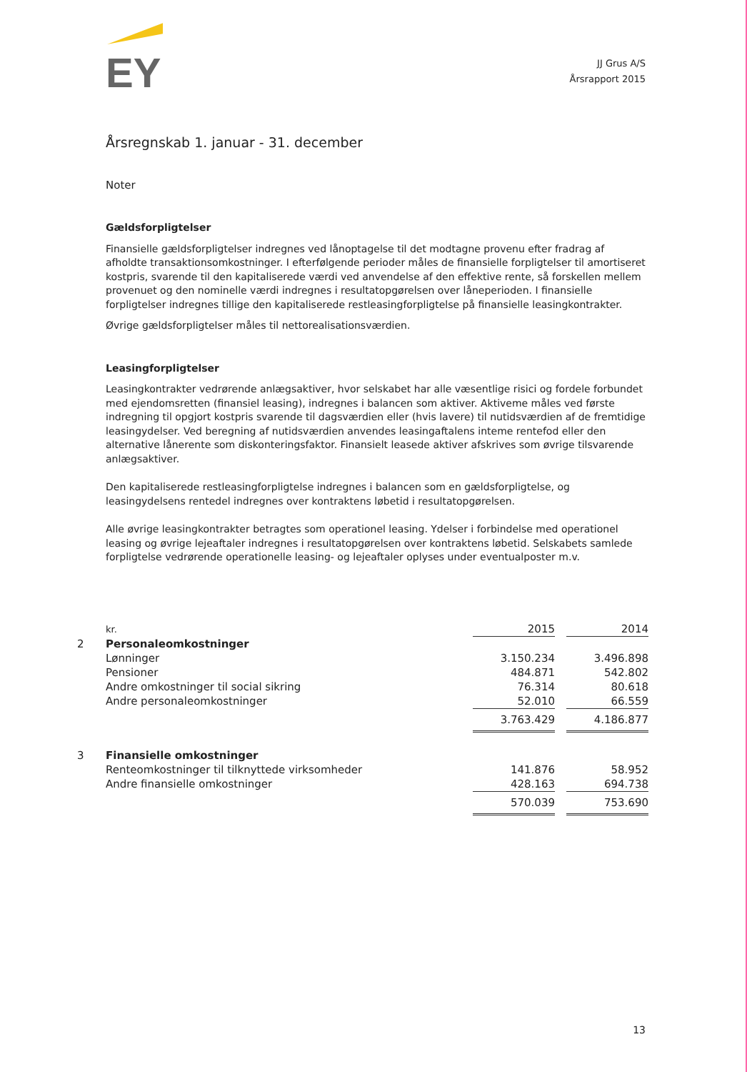EY
JJ Grus A/S
Årsrapport 2015
Årsregnskab 1. januar - 31. december
Noter
Gældsforpligtelser
Finansielle gældsforpligtelser indregnes ved lånoptagelse til det modtagne provenu efter fradrag af afholdte transaktionsomkostninger. I efterfølgende perioder måles de finansielle forpligtelser til amortiseret kostpris, svarende til den kapitaliserede værdi ved anvendelse af den effektive rente, så forskellen mellem provenuet og den nominelle værdi indregnes i resultatopgørelsen over låneperioden. I finansielle forpligtelser indregnes tillige den kapitaliserede restleasingforpligtelse på finansielle leasingkontrakter.
Øvrige gældsforpligtelser måles til nettorealisationsværdien.
Leasingforpligtelser
Leasingkontrakter vedrørende anlægsaktiver, hvor selskabet har alle væsentlige risici og fordele forbundet med ejendomsretten (finansiel leasing), indregnes i balancen som aktiver. Aktiveme måles ved første indregning til opgjort kostpris svarende til dagsværdien eller (hvis lavere) til nutidsværdien af de fremtidige leasingydelser. Ved beregning af nutidsværdien anvendes leasingaftalens inteme rentefod eller den alternative lånerente som diskonteringsfaktor. Finansielt leasede aktiver afskrives som øvrige tilsvarende anlægsaktiver.
Den kapitaliserede restleasingforpligtelse indregnes i balancen som en gældsforpligtelse, og leasingydelsens rentedel indregnes over kontraktens løbetid i resultatopgørelsen.
Alle øvrige leasingkontrakter betragtes som operationel leasing. Ydelser i forbindelse med operationel leasing og øvrige lejeaftaler indregnes i resultatopgørelsen over kontraktens løbetid. Selskabets samlede forpligtelse vedrørende operationelle leasing- og lejeaftaler oplyses under eventualposter m.v.
| | kr. | 2015 | | 2014 |
| --- | --- | --- | --- | --- |
| 2 | Personaleomkostninger | | | |
| | Lønninger | 3.150.234 | | 3.496.898 |
| | Pensioner | 484.871 | | 542.802 |
| | Andre omkostninger til social sikring | 76.314 | | 80.618 |
| | Andre personaleomkostninger | 52.010 | | 66.559 |
| | | 3.763.429 | | 4.186.877 |
| 3 | Finansielle omkostninger | | | |
| | Renteomkostninger til tilknyttede virksomheder | 141.876 | | 58.952 |
| | Andre finansielle omkostninger | 428.163 | | 694.738 |
| | | 570.039 | | 753.690 |
13